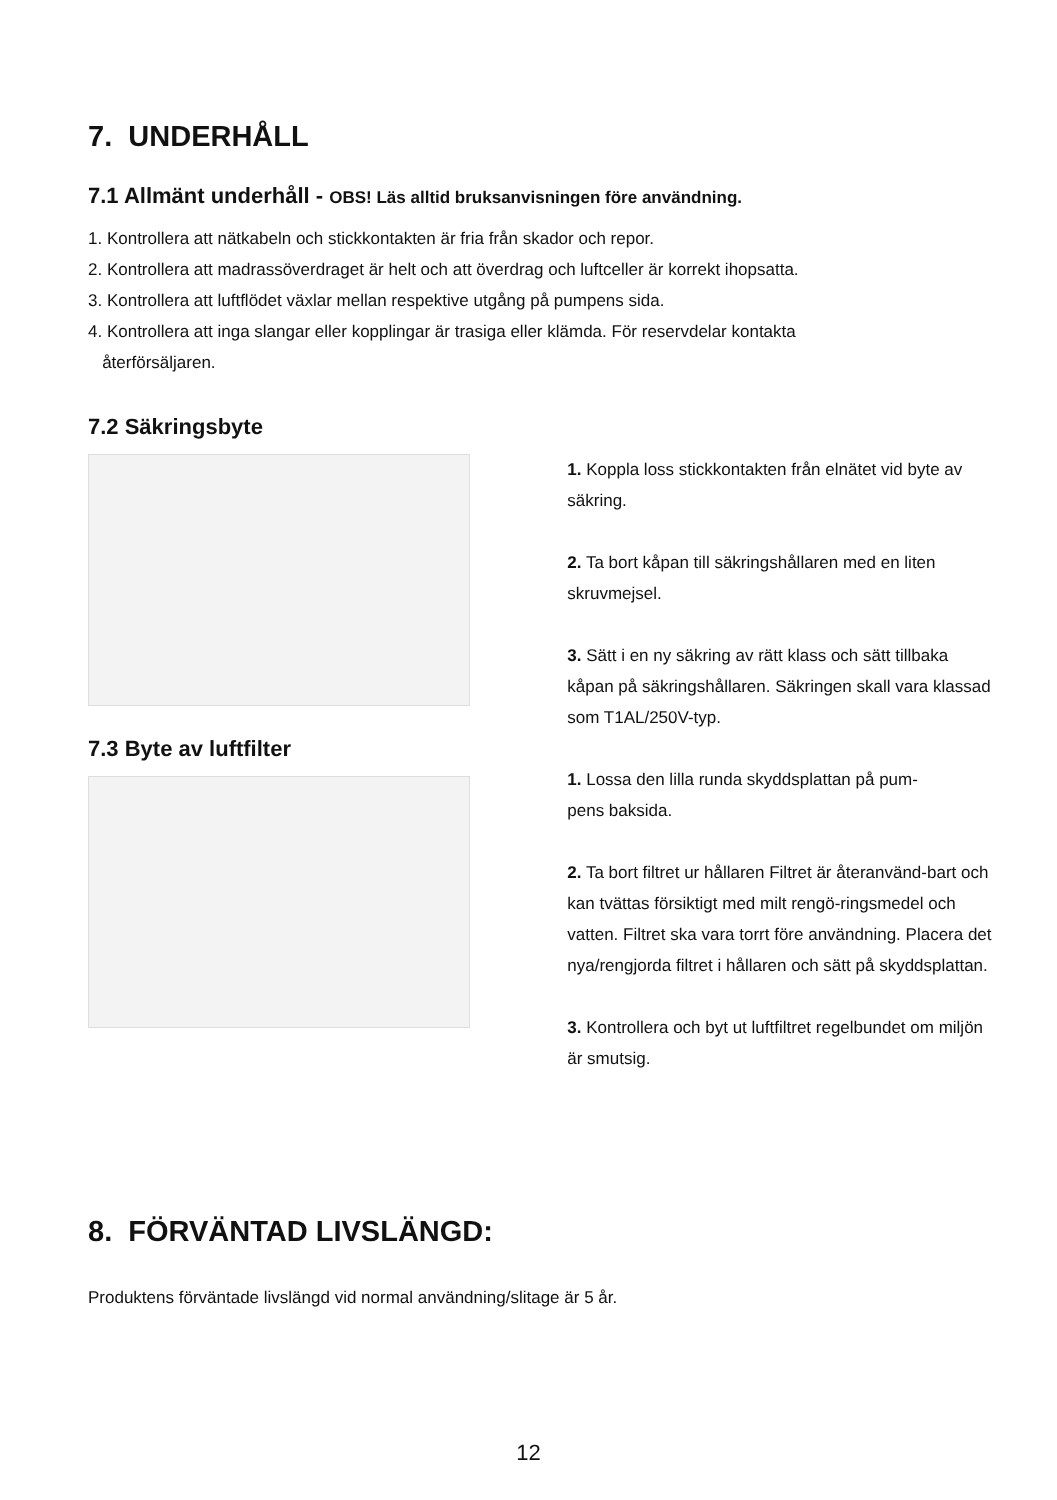7. UNDERHÅLL
7.1 Allmänt underhåll - OBS! Läs alltid bruksanvisningen före användning.
1. Kontrollera att nätkabeln och stickkontakten är fria från skador och repor.
2. Kontrollera att madrassöverdraget är helt och att överdrag och luftceller är korrekt ihopsatta.
3. Kontrollera att luftflödet växlar mellan respektive utgång på pumpens sida.
4. Kontrollera att inga slangar eller kopplingar är trasiga eller klämda. För reservdelar kontakta
återförsäljaren.
7.2 Säkringsbyte
7.3 Byte av luftfilter
1. Koppla loss stickkontakten från elnätet vid byte av säkring.
2. Ta bort kåpan till säkringshållaren med en liten skruvmejsel.
3. Sätt i en ny säkring av rätt klass och sätt tillbaka kåpan på säkringshållaren. Säkringen skall vara klassad som T1AL/250V-typ.
1. Lossa den lilla runda skyddsplattan på pum-
pens baksida.
2. Ta bort filtret ur hållaren Filtret är återanvänd-bart och kan tvättas försiktigt med milt rengö-ringsmedel och vatten. Filtret ska vara torrt före användning. Placera det nya/rengjorda filtret i hållaren och sätt på skyddsplattan.
3. Kontrollera och byt ut luftfiltret regelbundet om miljön är smutsig.
8. FÖRVÄNTAD LIVSLÄNGD:
Produktens förväntade livslängd vid normal användning/slitage är 5 år.
12